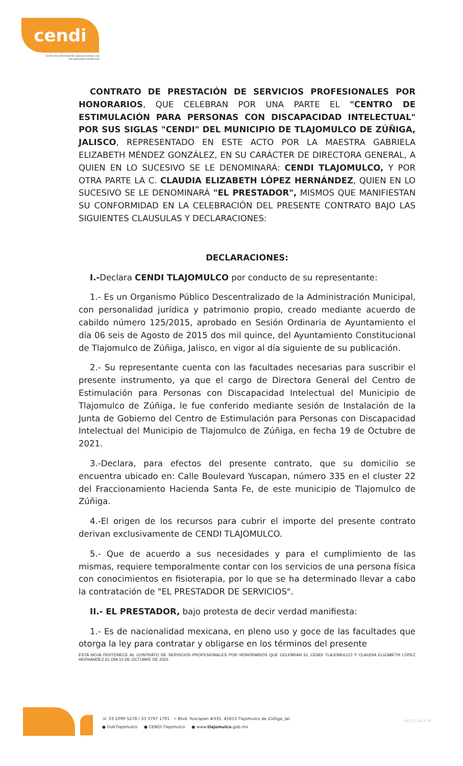cendi
Centro de estimulación para personas con discapacidad intelectual
CONTRATO DE PRESTACIÓN DE SERVICIOS PROFESIONALES POR HONORARIOS, QUE CELEBRAN POR UNA PARTE EL "CENTRO DE ESTIMULACIÓN PARA PERSONAS CON DISCAPACIDAD INTELECTUAL" POR SUS SIGLAS "CENDI" DEL MUNICIPIO DE TLAJOMULCO DE ZÚÑIGA, JALISCO, REPRESENTADO EN ESTE ACTO POR LA MAESTRA GABRIELA ELIZABETH MÉNDEZ GONZÁLEZ, EN SU CARÁCTER DE DIRECTORA GENERAL, A QUIEN EN LO SUCESIVO SE LE DENOMINARÁ: CENDI TLAJOMULCO, Y POR OTRA PARTE LA C. CLAUDIA ELIZABETH LÓPEZ HERNÁNDEZ, QUIEN EN LO SUCESIVO SE LE DENOMINARÁ "EL PRESTADOR", MISMOS QUE MANIFIESTAN SU CONFORMIDAD EN LA CELEBRACIÓN DEL PRESENTE CONTRATO BAJO LAS SIGUIENTES CLAUSULAS Y DECLARACIONES:
DECLARACIONES:
I.-Declara CENDI TLAJOMULCO por conducto de su representante:
1.- Es un Organismo Público Descentralizado de la Administración Municipal, con personalidad jurídica y patrimonio propio, creado mediante acuerdo de cabildo número 125/2015, aprobado en Sesión Ordinaria de Ayuntamiento el día 06 seis de Agosto de 2015 dos mil quince, del Ayuntamiento Constitucional de Tlajomulco de Zúñiga, Jalisco, en vigor al día siguiente de su publicación.
2.- Su representante cuenta con las facultades necesarias para suscribir el presente instrumento, ya que el cargo de Directora General del Centro de Estimulación para Personas con Discapacidad Intelectual del Municipio de Tlajomulco de Zúñiga, le fue conferido mediante sesión de Instalación de la Junta de Gobierno del Centro de Estimulación para Personas con Discapacidad Intelectual del Municipio de Tlajomulco de Zúñiga, en fecha 19 de Octubre de 2021.
3.-Declara, para efectos del presente contrato, que su domicilio se encuentra ubicado en: Calle Boulevard Yuscapan, número 335 en el cluster 22 del Fraccionamiento Hacienda Santa Fe, de este municipio de Tlajomulco de Zúñiga.
4.-El origen de los recursos para cubrir el importe del presente contrato derivan exclusivamente de CENDI TLAJOMULCO.
5.- Que de acuerdo a sus necesidades y para el cumplimiento de las mismas, requiere temporalmente contar con los servicios de una persona física con conocimientos en fisioterapia, por lo que se ha determinado llevar a cabo la contratación de "EL PRESTADOR DE SERVICIOS".
II.- EL PRESTADOR, bajo protesta de decir verdad manifiesta:
1.- Es de nacionalidad mexicana, en pleno uso y goce de las facultades que otorga la ley para contratar y obligarse en los términos del presente
ESTA HOJA PERTENECE AL CONTRATO DE SERVICIOS PROFESIONALES POR HONORARIOS QUE CELEBRAN EL CENDI TLAJOMULCO Y CLAUDIA ELIZABETH LÓPEZ HERNÁNDEZ EL DÍA 10 DE OCTUBRE DE 2022.
☏ 33 1099 5278 / 33 3797 1791 ⌖ Blvd. Yuscapan #335, 45653 Tlajomulco de Zúñiga, Jal.
● GobTlajomulco ● CENDI Tlajomulco ● www.tlajomulco.gob.mx
RECICLABLE ♻